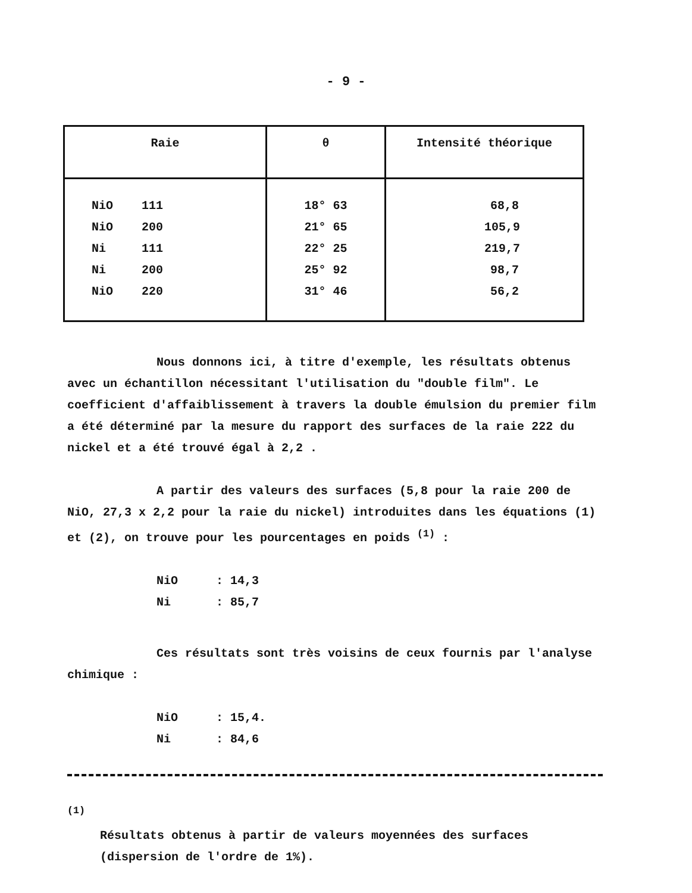- 9 -
| Raie | θ | Intensité théorique |
| --- | --- | --- |
| NiO 111 | 18° 63 | 68,8 |
| NiO 200 | 21° 65 | 105,9 |
| Ni 111 | 22° 25 | 219,7 |
| Ni 200 | 25° 92 | 98,7 |
| NiO 220 | 31° 46 | 56,2 |
Nous donnons ici, à titre d'exemple, les résultats obtenus avec un échantillon nécessitant l'utilisation du "double film". Le coefficient d'affaiblissement à travers la double émulsion du premier film a été déterminé par la mesure du rapport des surfaces de la raie 222 du nickel et a été trouvé égal à 2,2 .
A partir des valeurs des surfaces (5,8 pour la raie 200 de NiO, 27,3 x 2,2 pour la raie du nickel) introduites dans les équations (1) et (2), on trouve pour les pourcentages en poids <sup>(1)</sup> :
NiO: 14,3
Ni: 85,7
Ces résultats sont très voisins de ceux fournis par l'analyse chimique :
NiO: 15,4.
Ni: 84,6
<sup>(1)</sup>
Résultats obtenus à partir de valeurs moyennées des surfaces (dispersion de l'ordre de 1%).